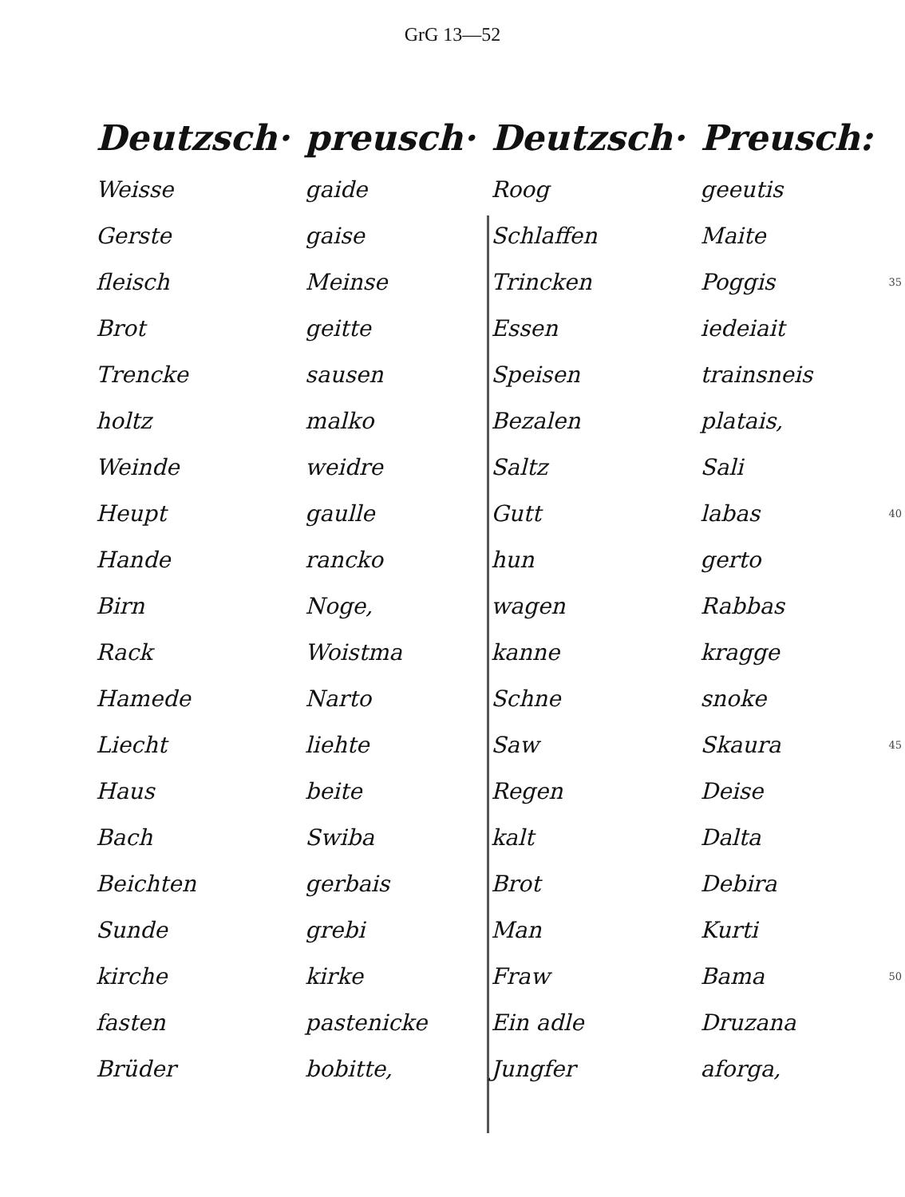GrG 13—52
| Deutzsch· | preusch· | Deutzsch· | Preusch: | |
| --- | --- | --- | --- | --- |
| Weisse | gaide | Roog | geeutis | |
| Gerste | gaise | Schlaffen | Maite | |
| fleisch | Meinse | Trincken | Poggis | 35 |
| Brot | geitte | Essen | iedeiait | |
| Trencke | sausen | Speisen | trainsneis | |
| holtz | malko | Bezalen | platais, | |
| Weinde | weidre | Saltz | Sali | |
| Heupt | gaulle | Gutt | labas | 40 |
| Hande | rancko | hun | gerto | |
| Birn | Noge, | wagen | Rabbas | |
| Rack | Woistma | kanne | kragge | |
| Hamede | Narto | Schne | snoke | |
| Liecht | liehte | Saw | Skaura | 45 |
| Haus | beite | Regen | Deise | |
| Bach | Swiba | kalt | Dalta | |
| Beichten | gerbais | Brot | Debira | |
| Sunde | grebi | Man | Kurti | |
| kirche | kirke | Fraw | Bama | 50 |
| fasten | pastenicke | Ein adle | Druzana | |
| Brüder | bobitte, | Jungfer | aforga, | |